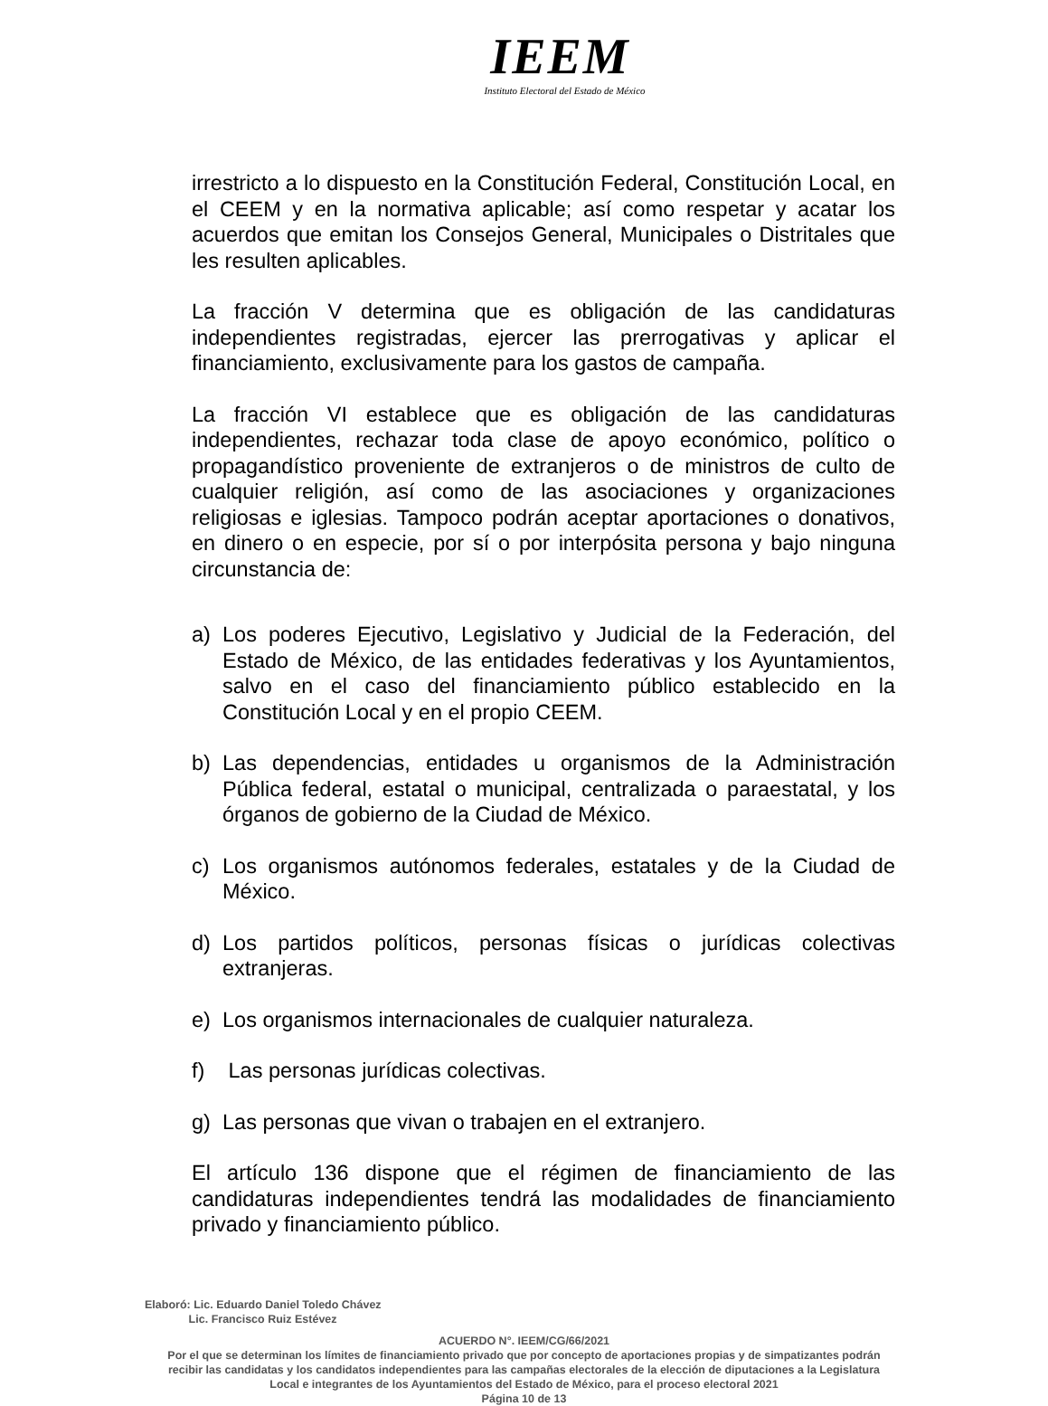IEEM
Instituto Electoral del Estado de México
irrestricto a lo dispuesto en la Constitución Federal, Constitución Local, en el CEEM y en la normativa aplicable; así como respetar y acatar los acuerdos que emitan los Consejos General, Municipales o Distritales que les resulten aplicables.
La fracción V determina que es obligación de las candidaturas independientes registradas, ejercer las prerrogativas y aplicar el financiamiento, exclusivamente para los gastos de campaña.
La fracción VI establece que es obligación de las candidaturas independientes, rechazar toda clase de apoyo económico, político o propagandístico proveniente de extranjeros o de ministros de culto de cualquier religión, así como de las asociaciones y organizaciones religiosas e iglesias. Tampoco podrán aceptar aportaciones o donativos, en dinero o en especie, por sí o por interpósita persona y bajo ninguna circunstancia de:
a) Los poderes Ejecutivo, Legislativo y Judicial de la Federación, del Estado de México, de las entidades federativas y los Ayuntamientos, salvo en el caso del financiamiento público establecido en la Constitución Local y en el propio CEEM.
b) Las dependencias, entidades u organismos de la Administración Pública federal, estatal o municipal, centralizada o paraestatal, y los órganos de gobierno de la Ciudad de México.
c) Los organismos autónomos federales, estatales y de la Ciudad de México.
d) Los partidos políticos, personas físicas o jurídicas colectivas extranjeras.
e) Los organismos internacionales de cualquier naturaleza.
f) Las personas jurídicas colectivas.
g) Las personas que vivan o trabajen en el extranjero.
El artículo 136 dispone que el régimen de financiamiento de las candidaturas independientes tendrá las modalidades de financiamiento privado y financiamiento público.
Elaboró: Lic. Eduardo Daniel Toledo Chávez
Lic. Francisco Ruiz Estévez
ACUERDO N°. IEEM/CG/66/2021
Por el que se determinan los límites de financiamiento privado que por concepto de aportaciones propias y de simpatizantes podrán recibir las candidatas y los candidatos independientes para las campañas electorales de la elección de diputaciones a la Legislatura Local e integrantes de los Ayuntamientos del Estado de México, para el proceso electoral 2021
Página 10 de 13